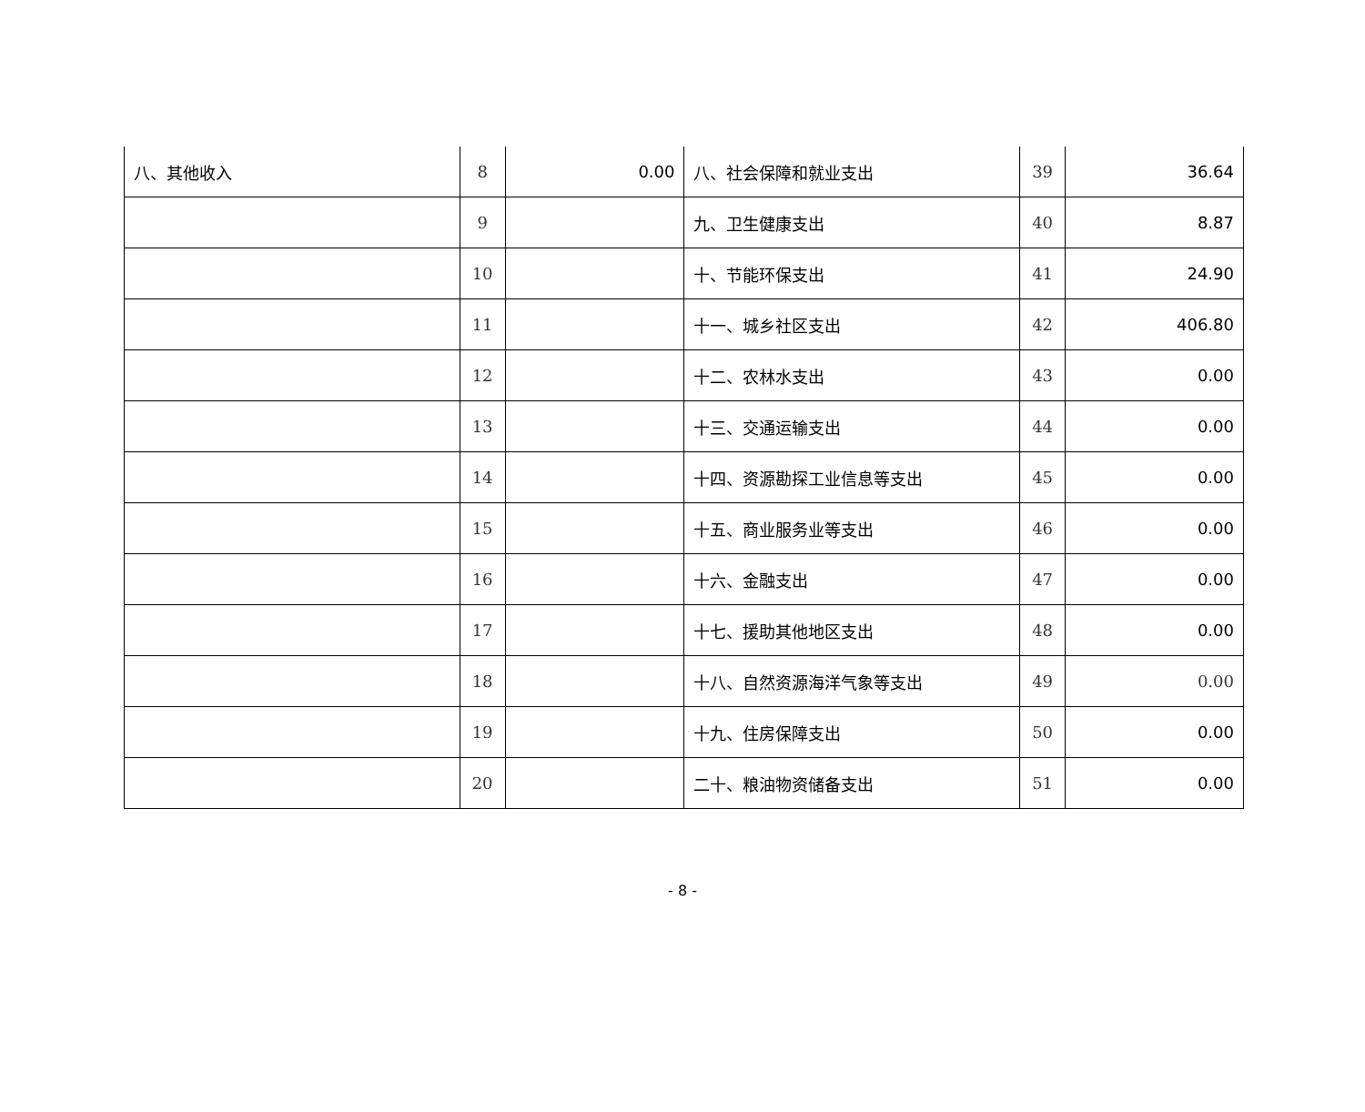| 八、其他收入 | 8 | 0.00 | 八、社会保障和就业支出 | 39 | 36.64 |
| | 9 | | 九、卫生健康支出 | 40 | 8.87 |
| | 10 | | 十、节能环保支出 | 41 | 24.90 |
| | 11 | | 十一、城乡社区支出 | 42 | 406.80 |
| | 12 | | 十二、农林水支出 | 43 | 0.00 |
| | 13 | | 十三、交通运输支出 | 44 | 0.00 |
| | 14 | | 十四、资源勘探工业信息等支出 | 45 | 0.00 |
| | 15 | | 十五、商业服务业等支出 | 46 | 0.00 |
| | 16 | | 十六、金融支出 | 47 | 0.00 |
| | 17 | | 十七、援助其他地区支出 | 48 | 0.00 |
| | 18 | | 十八、自然资源海洋气象等支出 | 49 | 0.00 |
| | 19 | | 十九、住房保障支出 | 50 | 0.00 |
| | 20 | | 二十、粮油物资储备支出 | 51 | 0.00 |
- 8 -